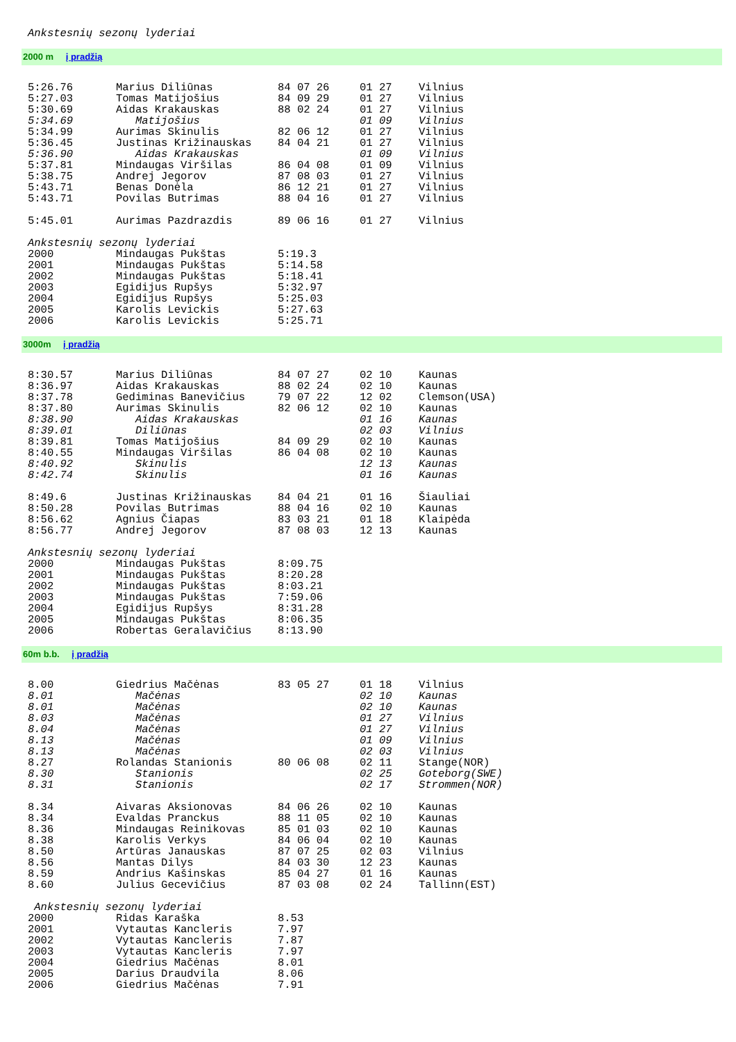Ankstesnių sezonų lyderiai
2000 m į pradžią
| 5:26.76 | Marius Diliūnas | 84 07 26 | 01 27 | Vilnius |
| 5:27.03 | Tomas Matijošius | 84 09 29 | 01 27 | Vilnius |
| 5:30.69 | Aidas Krakauskas | 88 02 24 | 01 27 | Vilnius |
| 5:34.69 | Matijošius | | 01 09 | Vilnius |
| 5:34.99 | Aurimas Skinulis | 82 06 12 | 01 27 | Vilnius |
| 5:36.45 | Justinas Križinauskas | 84 04 21 | 01 27 | Vilnius |
| 5:36.90 | Aidas Krakauskas | | 01 09 | Vilnius |
| 5:37.81 | Mindaugas Viršilas | 86 04 08 | 01 09 | Vilnius |
| 5:38.75 | Andrej Jegorov | 87 08 03 | 01 27 | Vilnius |
| 5:43.71 | Benas Donėla | 86 12 21 | 01 27 | Vilnius |
| 5:43.71 | Povilas Butrimas | 88 04 16 | 01 27 | Vilnius |
| 5:45.01 | Aurimas Pazdrazdis | 89 06 16 | 01 27 | Vilnius |
| Ankstesnių sezonų lyderiai | | | | |
| 2000 | Mindaugas Pukštas | 5:19.3 | | |
| 2001 | Mindaugas Pukštas | 5:14.58 | | |
| 2002 | Mindaugas Pukštas | 5:18.41 | | |
| 2003 | Egidijus Rupšys | 5:32.97 | | |
| 2004 | Egidijus Rupšys | 5:25.03 | | |
| 2005 | Karolis Levickis | 5:27.63 | | |
| 2006 | Karolis Levickis | 5:25.71 | | |
3000m į pradžią
| 8:30.57 | Marius Diliūnas | 84 07 27 | 02 10 | Kaunas |
| 8:36.97 | Aidas Krakauskas | 88 02 24 | 02 10 | Kaunas |
| 8:37.78 | Gediminas Banevičius | 79 07 22 | 12 02 | Clemson(USA) |
| 8:37.80 | Aurimas Skinulis | 82 06 12 | 02 10 | Kaunas |
| 8:38.90 | Aidas Krakauskas | | 01 16 | Kaunas |
| 8:39.01 | Diliūnas | | 02 03 | Vilnius |
| 8:39.81 | Tomas Matijošius | 84 09 29 | 02 10 | Kaunas |
| 8:40.55 | Mindaugas Viršilas | 86 04 08 | 02 10 | Kaunas |
| 8:40.92 | Skinulis | | 12 13 | Kaunas |
| 8:42.74 | Skinulis | | 01 16 | Kaunas |
| 8:49.6 | Justinas Križinauskas | 84 04 21 | 01 16 | Šiauliai |
| 8:50.28 | Povilas Butrimas | 88 04 16 | 02 10 | Kaunas |
| 8:56.62 | Agnius Čiapas | 83 03 21 | 01 18 | Klaipėda |
| 8:56.77 | Andrej Jegorov | 87 08 03 | 12 13 | Kaunas |
| Ankstesnių sezonų lyderiai | | | | |
| 2000 | Mindaugas Pukštas | 8:09.75 | | |
| 2001 | Mindaugas Pukštas | 8:20.28 | | |
| 2002 | Mindaugas Pukštas | 8:03.21 | | |
| 2003 | Mindaugas Pukštas | 7:59.06 | | |
| 2004 | Egidijus Rupšys | 8:31.28 | | |
| 2005 | Mindaugas Pukštas | 8:06.35 | | |
| 2006 | Robertas Geralavičius | 8:13.90 | | |
60m b.b. į pradžią
| 8.00 | Giedrius Mačėnas | 83 05 27 | 01 18 | Vilnius |
| 8.01 | Mačėnas | | 02 10 | Kaunas |
| 8.01 | Mačėnas | | 02 10 | Kaunas |
| 8.03 | Mačėnas | | 01 27 | Vilnius |
| 8.04 | Mačėnas | | 01 27 | Vilnius |
| 8.13 | Mačėnas | | 01 09 | Vilnius |
| 8.13 | Mačėnas | | 02 03 | Vilnius |
| 8.27 | Rolandas Stanionis | 80 06 08 | 02 11 | Stange(NOR) |
| 8.30 | Stanionis | | 02 25 | Goteborg(SWE) |
| 8.31 | Stanionis | | 02 17 | Strommen(NOR) |
| 8.34 | Aivaras Aksionovas | 84 06 26 | 02 10 | Kaunas |
| 8.34 | Evaldas Pranckus | 88 11 05 | 02 10 | Kaunas |
| 8.36 | Mindaugas Reinikovas | 85 01 03 | 02 10 | Kaunas |
| 8.38 | Karolis Verkys | 84 06 04 | 02 10 | Kaunas |
| 8.50 | Artūras Janauskas | 87 07 25 | 02 03 | Vilnius |
| 8.56 | Mantas Dilys | 84 03 30 | 12 23 | Kaunas |
| 8.59 | Andrius Kašinskas | 85 04 27 | 01 16 | Kaunas |
| 8.60 | Julius Gecevičius | 87 03 08 | 02 24 | Tallinn(EST) |
| Ankstesnių sezonų lyderiai | | | | |
| 2000 | Ridas Karaška | 8.53 | | |
| 2001 | Vytautas Kancleris | 7.97 | | |
| 2002 | Vytautas Kancleris | 7.87 | | |
| 2003 | Vytautas Kancleris | 7.97 | | |
| 2004 | Giedrius Mačėnas | 8.01 | | |
| 2005 | Darius Draudvila | 8.06 | | |
| 2006 | Giedrius Mačėnas | 7.91 | | |